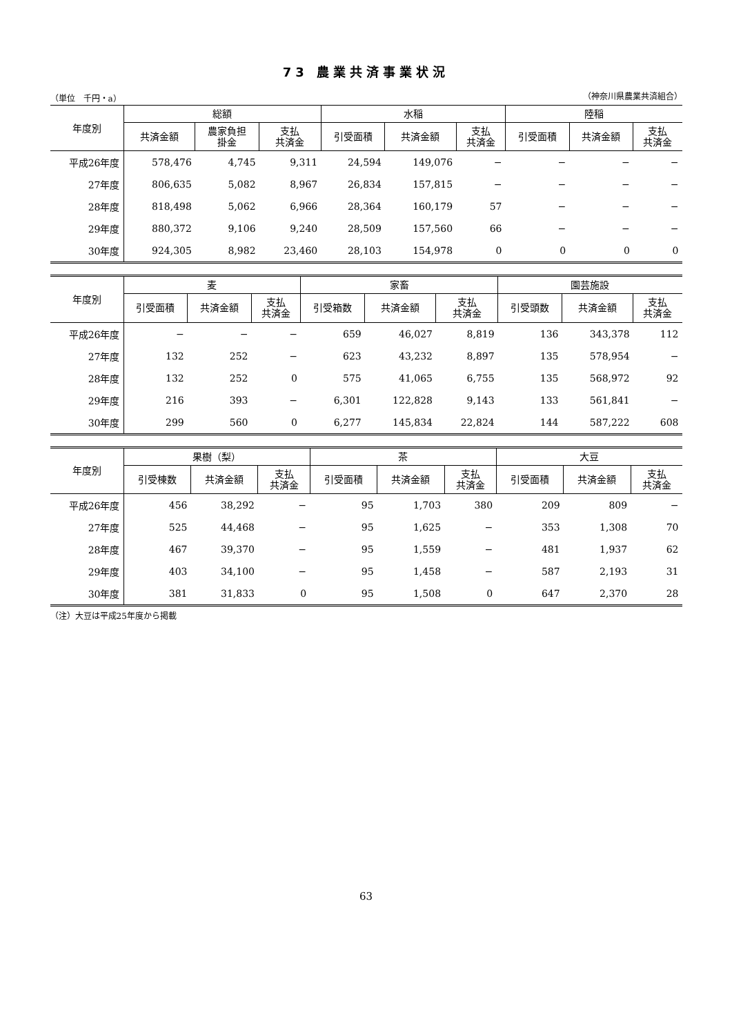73 農業共済事業状況
（単位　千円・a） （神奈川県農業共済組合）
| 年度別 | 総額 | | | 水稲 | | | 陸稲 | | |
| --- | --- | --- | --- | --- | --- | --- | --- | --- | --- |
| | 共済金額 | 農家負担 掛金 | 支払 共済金 | 引受面積 | 共済金額 | 支払 共済金 | 引受面積 | 共済金額 | 支払 共済金 |
| 平成26年度 | 578,476 | 4,745 | 9,311 | 24,594 | 149,076 | − | − | − | − |
| 27年度 | 806,635 | 5,082 | 8,967 | 26,834 | 157,815 | − | − | − | − |
| 28年度 | 818,498 | 5,062 | 6,966 | 28,364 | 160,179 | 57 | − | − | − |
| 29年度 | 880,372 | 9,106 | 9,240 | 28,509 | 157,560 | 66 | − | − | − |
| 30年度 | 924,305 | 8,982 | 23,460 | 28,103 | 154,978 | 0 | 0 | 0 | 0 |
| 年度別 | 麦 | | | 家畜 | | | 園芸施設 | | |
| --- | --- | --- | --- | --- | --- | --- | --- | --- | --- |
| | 引受面積 | 共済金額 | 支払 共済金 | 引受箱数 | 共済金額 | 支払 共済金 | 引受頭数 | 共済金額 | 支払 共済金 |
| 平成26年度 | − | − | − | 659 | 46,027 | 8,819 | 136 | 343,378 | 112 |
| 27年度 | 132 | 252 | − | 623 | 43,232 | 8,897 | 135 | 578,954 | − |
| 28年度 | 132 | 252 | 0 | 575 | 41,065 | 6,755 | 135 | 568,972 | 92 |
| 29年度 | 216 | 393 | − | 6,301 | 122,828 | 9,143 | 133 | 561,841 | − |
| 30年度 | 299 | 560 | 0 | 6,277 | 145,834 | 22,824 | 144 | 587,222 | 608 |
| 年度別 | 果樹（梨） | | | 茶 | | | 大豆 | | |
| --- | --- | --- | --- | --- | --- | --- | --- | --- | --- |
| | 引受棟数 | 共済金額 | 支払 共済金 | 引受面積 | 共済金額 | 支払 共済金 | 引受面積 | 共済金額 | 支払 共済金 |
| 平成26年度 | 456 | 38,292 | − | 95 | 1,703 | 380 | 209 | 809 | − |
| 27年度 | 525 | 44,468 | − | 95 | 1,625 | − | 353 | 1,308 | 70 |
| 28年度 | 467 | 39,370 | − | 95 | 1,559 | − | 481 | 1,937 | 62 |
| 29年度 | 403 | 34,100 | − | 95 | 1,458 | − | 587 | 2,193 | 31 |
| 30年度 | 381 | 31,833 | 0 | 95 | 1,508 | 0 | 647 | 2,370 | 28 |
（注）大豆は平成25年度から掲載
63